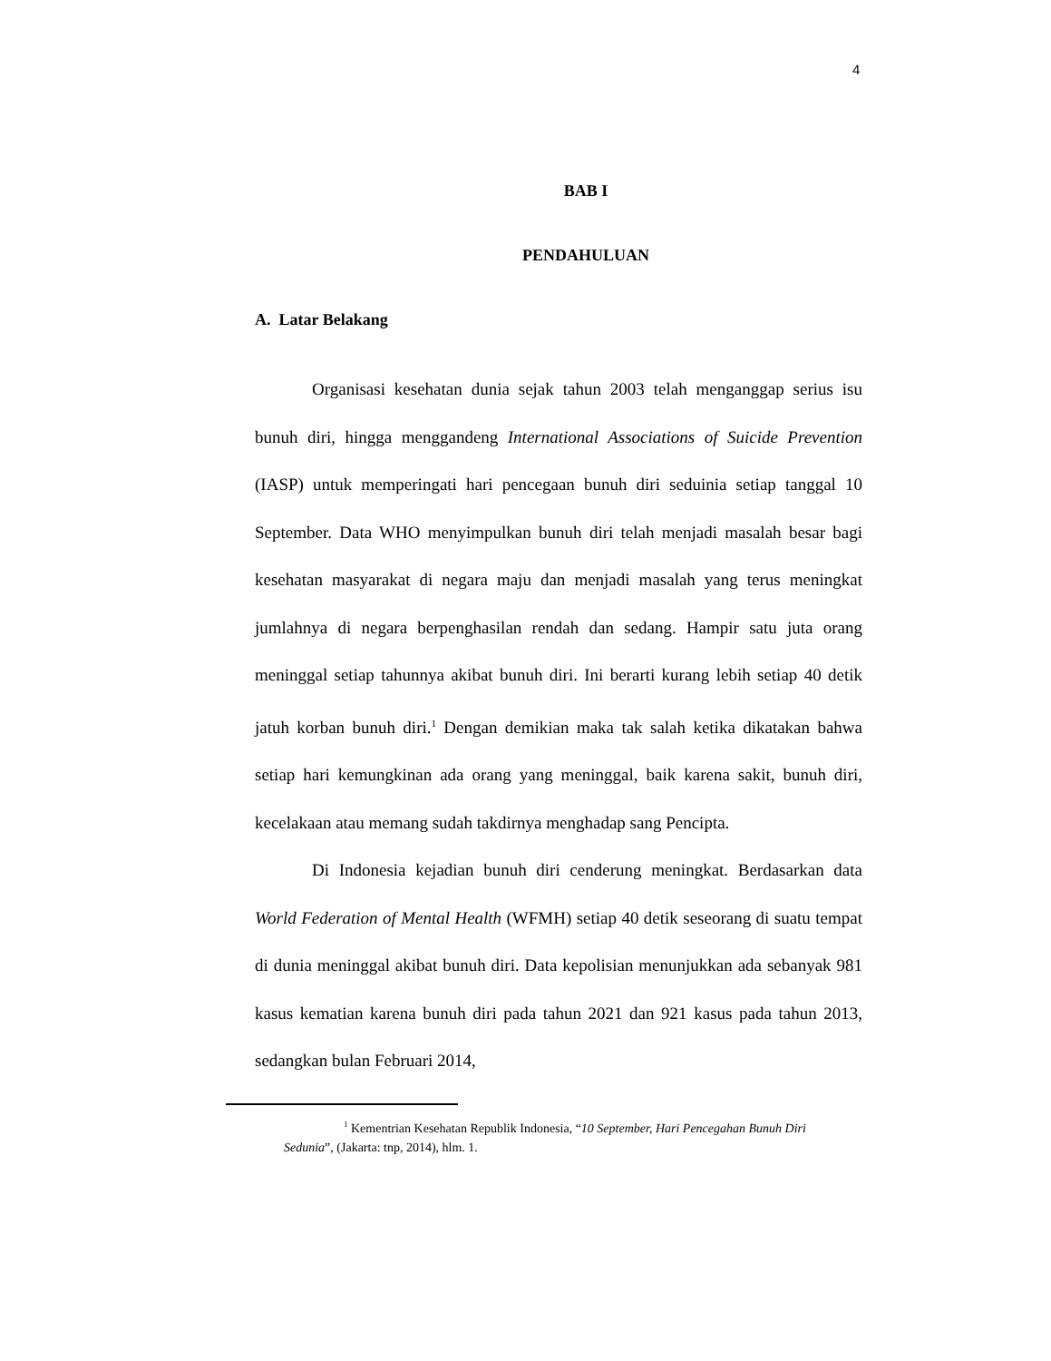4
BAB I
PENDAHULUAN
A. Latar Belakang
Organisasi kesehatan dunia sejak tahun 2003 telah menganggap serius isu bunuh diri, hingga menggandeng International Associations of Suicide Prevention (IASP) untuk memperingati hari pencegaan bunuh diri seduinia setiap tanggal 10 September. Data WHO menyimpulkan bunuh diri telah menjadi masalah besar bagi kesehatan masyarakat di negara maju dan menjadi masalah yang terus meningkat jumlahnya di negara berpenghasilan rendah dan sedang. Hampir satu juta orang meninggal setiap tahunnya akibat bunuh diri. Ini berarti kurang lebih setiap 40 detik jatuh korban bunuh diri.<sup>1</sup> Dengan demikian maka tak salah ketika dikatakan bahwa setiap hari kemungkinan ada orang yang meninggal, baik karena sakit, bunuh diri, kecelakaan atau memang sudah takdirnya menghadap sang Pencipta.
Di Indonesia kejadian bunuh diri cenderung meningkat. Berdasarkan data World Federation of Mental Health (WFMH) setiap 40 detik seseorang di suatu tempat di dunia meninggal akibat bunuh diri. Data kepolisian menunjukkan ada sebanyak 981 kasus kematian karena bunuh diri pada tahun 2021 dan 921 kasus pada tahun 2013, sedangkan bulan Februari 2014,
<sup>1</sup> Kementrian Kesehatan Republik Indonesia, “10 September, Hari Pencegahan Bunuh Diri Sedunia”, (Jakarta: tnp, 2014), hlm. 1.